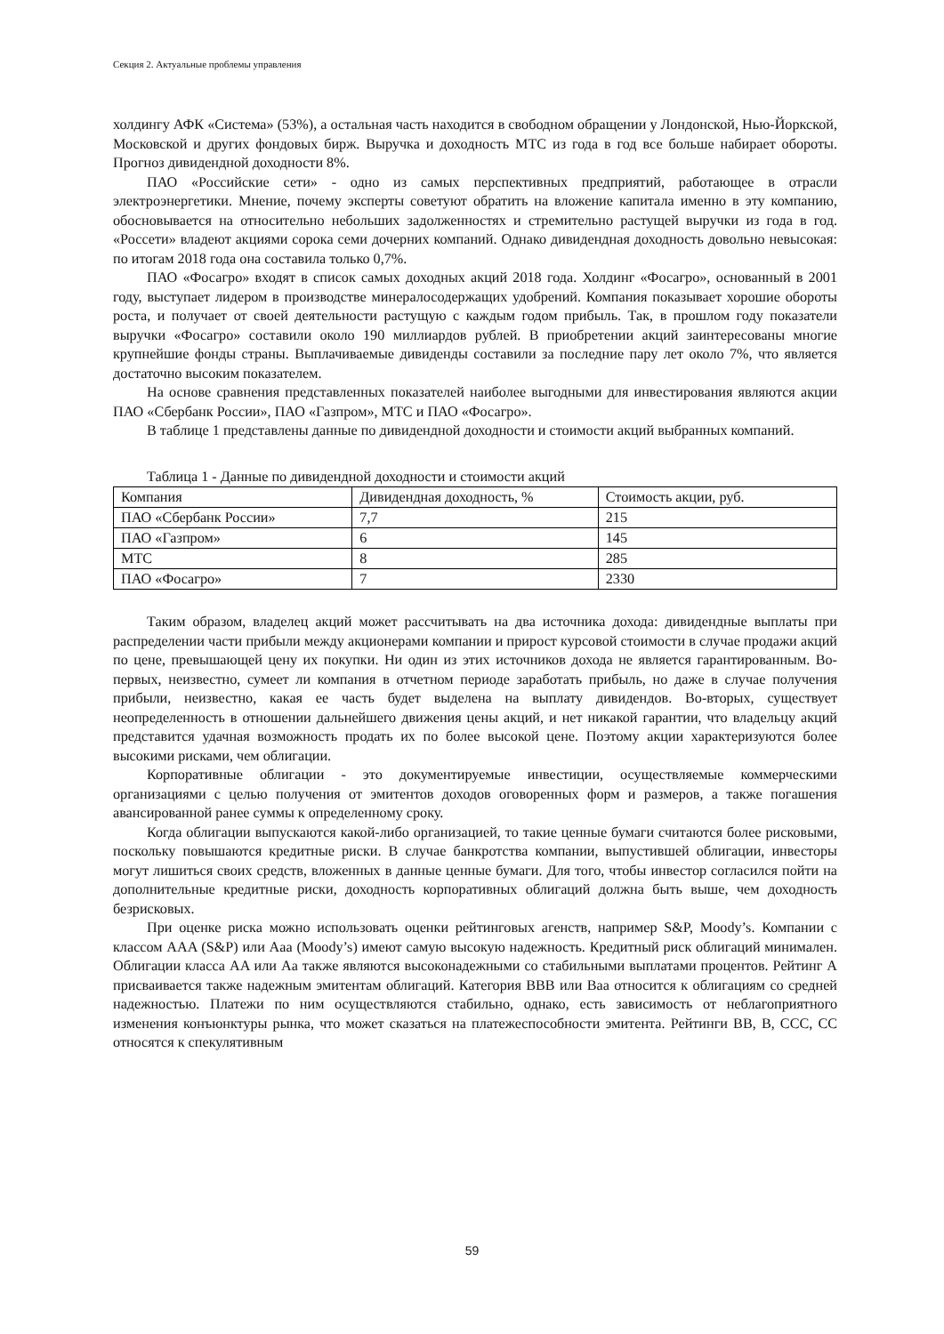Секция 2. Актуальные проблемы управления
холдингу АФК «Система» (53%), а остальная часть находится в свободном обращении у Лондонской, Нью-Йоркской, Московской и других фондовых бирж. Выручка и доходность МТС из года в год все больше набирает обороты. Прогноз дивидендной доходности 8%.
ПАО «Российские сети» - одно из самых перспективных предприятий, работающее в отрасли электроэнергетики. Мнение, почему эксперты советуют обратить на вложение капитала именно в эту компанию, обосновывается на относительно небольших задолженностях и стремительно растущей выручки из года в год. «Россети» владеют акциями сорока семи дочерних компаний. Однако дивидендная доходность довольно невысокая: по итогам 2018 года она составила только 0,7%.
ПАО «Фосагро» входят в список самых доходных акций 2018 года. Холдинг «Фосагро», основанный в 2001 году, выступает лидером в производстве минералосодержащих удобрений. Компания показывает хорошие обороты роста, и получает от своей деятельности растущую с каждым годом прибыль. Так, в прошлом году показатели выручки «Фосагро» составили около 190 миллиардов рублей. В приобретении акций заинтересованы многие крупнейшие фонды страны. Выплачиваемые дивиденды составили за последние пару лет около 7%, что является достаточно высоким показателем.
На основе сравнения представленных показателей наиболее выгодными для инвестирования являются акции ПАО «Сбербанк России», ПАО «Газпром», МТС и ПАО «Фосагро».
В таблице 1 представлены данные по дивидендной доходности и стоимости акций выбранных компаний.
Таблица 1 - Данные по дивидендной доходности и стоимости акций
| Компания | Дивидендная доходность, % | Стоимость акции, руб. |
| ПАО «Сбербанк России» | 7,7 | 215 |
| ПАО «Газпром» | 6 | 145 |
| МТС | 8 | 285 |
| ПАО «Фосагро» | 7 | 2330 |
Таким образом, владелец акций может рассчитывать на два источника дохода: дивидендные выплаты при распределении части прибыли между акционерами компании и прирост курсовой стоимости в случае продажи акций по цене, превышающей цену их покупки. Ни один из этих источников дохода не является гарантированным. Во-первых, неизвестно, сумеет ли компания в отчетном периоде заработать прибыль, но даже в случае получения прибыли, неизвестно, какая ее часть будет выделена на выплату дивидендов. Во-вторых, существует неопределенность в отношении дальнейшего движения цены акций, и нет никакой гарантии, что владельцу акций представится удачная возможность продать их по более высокой цене. Поэтому акции характеризуются более высокими рисками, чем облигации.
Корпоративные облигации - это документируемые инвестиции, осуществляемые коммерческими организациями с целью получения от эмитентов доходов оговоренных форм и размеров, а также погашения авансированной ранее суммы к определенному сроку.
Когда облигации выпускаются какой-либо организацией, то такие ценные бумаги считаются более рисковыми, поскольку повышаются кредитные риски. В случае банкротства компании, выпустившей облигации, инвесторы могут лишиться своих средств, вложенных в данные ценные бумаги. Для того, чтобы инвестор согласился пойти на дополнительные кредитные риски, доходность корпоративных облигаций должна быть выше, чем доходность безрисковых.
При оценке риска можно использовать оценки рейтинговых агенств, например S&P, Moody’s. Компании с классом AAA (S&P) или Aaa (Moody’s) имеют самую высокую надежность. Кредитный риск облигаций минимален. Облигации класса AA или Aa также являются высоконадежными со стабильными выплатами процентов. Рейтинг A присваивается также надежным эмитентам облигаций. Категория BBB или Baa относится к облигациям со средней надежностью. Платежи по ним осуществляются стабильно, однако, есть зависимость от неблагоприятного изменения конъюнктуры рынка, что может сказаться на платежеспособности эмитента. Рейтинги BB, B, CCC, CC относятся к спекулятивным
59